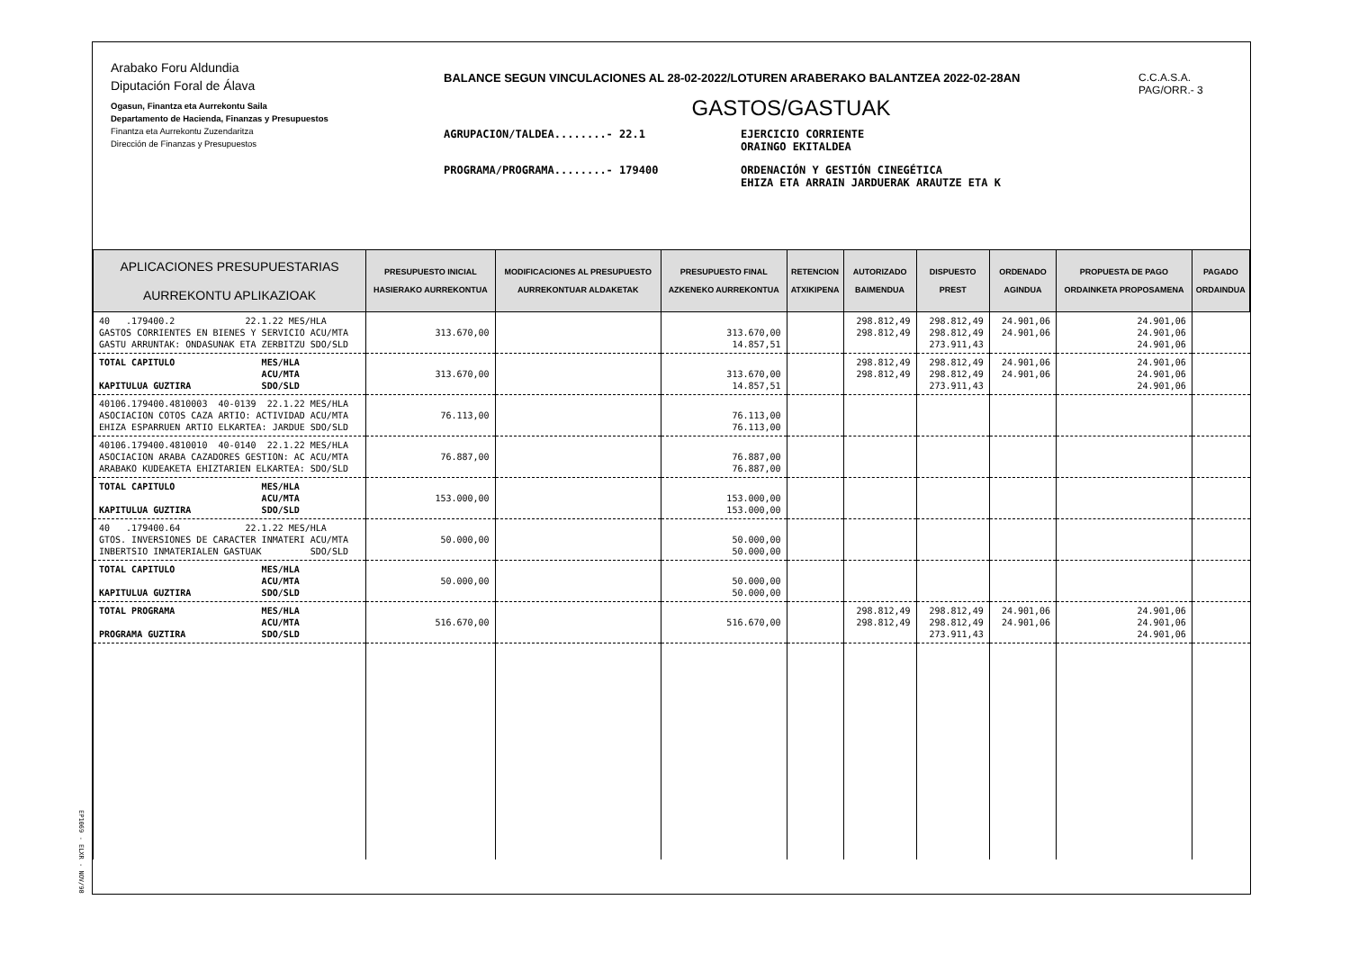Arabako Foru Aldundia
Diputación Foral de Álava
Ogasun, Finantza eta Aurrekontu Saila
Departamento de Hacienda, Finanzas y Presupuestos
Finantza eta Aurrekontu Zuzendaritza
Dirección de Finanzas y Presupuestos
BALANCE SEGUN VINCULACIONES AL 28-02-2022/LOTUREN ARABERAKO BALANTZEA 2022-02-28AN
GASTOS/GASTUAK
AGRUPACION/TALDEA........- 22.1 EJERCICIO CORRIENTE
ORAINGO EKITALDEA
PROGRAMA/PROGRAMA........- 179400 ORDENACIÓN Y GESTIÓN CINEGÉTICA
EHIZA ETA ARRAIN JARDUERAK ARAUTZE ETA K
C.C.A.S.A.
PAG/ORR.- 3
| APLICACIONES PRESUPUESTARIAS AURREKONTU APLIKAZIOAK | PRESUPUESTO INICIAL HASIERAKO AURREKONTUA | MODIFICACIONES AL PRESUPUESTO AURREKONTUAR ALDAKETAK | PRESUPUESTO FINAL AZKENEKO AURREKONTUA | RETENCION ATXIKIPENA | AUTORIZADO BAIMENDUA | DISPUESTO PREST | ORDENADO AGINDUA | PROPUESTA DE PAGO ORDAINKETA PROPOSAMENA | PAGADO ORDAINDUA |
| --- | --- | --- | --- | --- | --- | --- | --- | --- | --- |
| 40 .179400.2 22.1.22 MES/HLA GASTOS CORRIENTES EN BIENES Y SERVICIO ACU/MTA GASTU ARRUNTAK: ONDASUNAK ETA ZERBITZU SDO/SLD | 313.670,00 | | 313.670,00 14.857,51 | | 298.812,49 298.812,49 | 298.812,49 298.812,49 273.911,43 | 24.901,06 24.901,06 | 24.901,06 24.901,06 24.901,06 | |
| TOTAL CAPITULO MES/HLA ACU/MTA KAPITULUA GUZTIRA SDO/SLD | 313.670,00 | | 313.670,00 14.857,51 | | 298.812,49 298.812,49 | 298.812,49 298.812,49 273.911,43 | 24.901,06 24.901,06 | 24.901,06 24.901,06 24.901,06 | |
| 40106.179400.4810003 40-0139 22.1.22 MES/HLA ASOCIACION COTOS CAZA ARTIO: ACTIVIDAD ACU/MTA EHIZA ESPARRUEN ARTIO ELKARTEA: JARDUE SDO/SLD | 76.113,00 | | 76.113,00 76.113,00 | | | | | | |
| 40106.179400.4810010 40-0140 22.1.22 MES/HLA ASOCIACION ARABA CAZADORES GESTION: AC ACU/MTA ARABAKO KUDEAKETA EHIZTARIEN ELKARTEA: SDO/SLD | 76.887,00 | | 76.887,00 76.887,00 | | | | | | |
| TOTAL CAPITULO MES/HLA ACU/MTA KAPITULUA GUZTIRA SDO/SLD | 153.000,00 | | 153.000,00 153.000,00 | | | | | | |
| 40 .179400.64 22.1.22 MES/HLA GTOS. INVERSIONES DE CARACTER INMATERI ACU/MTA INBERTSIO INMATERIALEN GASTUAK SDO/SLD | 50.000,00 | | 50.000,00 50.000,00 | | | | | | |
| TOTAL CAPITULO MES/HLA ACU/MTA KAPITULUA GUZTIRA SDO/SLD | 50.000,00 | | 50.000,00 50.000,00 | | | | | | |
| TOTAL PROGRAMA MES/HLA ACU/MTA PROGRAMA GUZTIRA SDO/SLD | 516.670,00 | | 516.670,00 | | 298.812,49 298.812,49 | 298.812,49 298.812,49 273.911,43 | 24.901,06 24.901,06 | 24.901,06 24.901,06 24.901,06 | |
EP1069 - ELXR - NOV/98